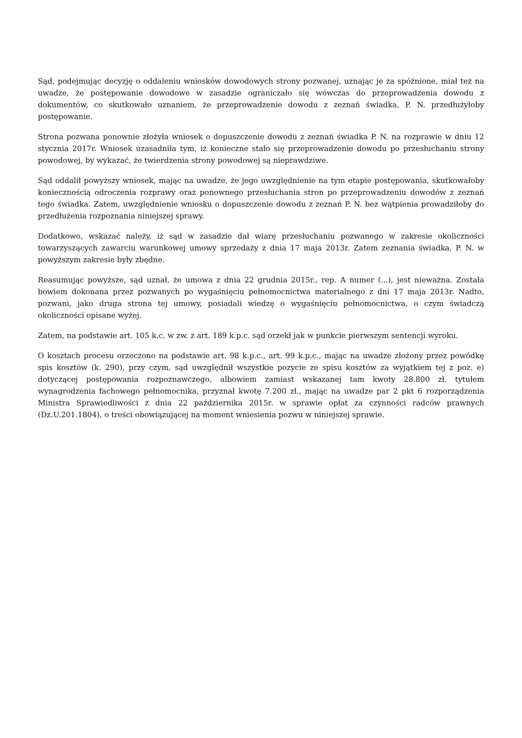Sąd, podejmując decyzję o oddaleniu wniosków dowodowych strony pozwanej, uznając je za spóźnione, miał też na uwadze, że postępowanie dowodowe w zasadzie ograniczało się wówczas do przeprowadzenia dowodu z dokumentów, co skutkowało uznaniem, że przeprowadzenie dowodu z zeznań świadka, P. N. przedłużyłoby postępowanie.
Strona pozwana ponownie złożyła wniosek o dopuszczenie dowodu z zeznań świadka P. N. na rozprawie w dniu 12 stycznia 2017r. Wniosek uzasadniła tym, iż konieczne stało się przeprowadzenie dowodu po przesłuchaniu strony powodowej, by wykazać, że twierdzenia strony powodowej są nieprawdziwe.
Sąd oddalił powyższy wniosek, mając na uwadze, że jego uwzględnienie na tym etapie postępowania, skutkowałoby koniecznością odroczenia rozprawy oraz ponownego przesłuchania stron po przeprowadzeniu dowodów z zeznań tego świadka. Zatem, uwzględnienie wniosku o dopuszczenie dowodu z zeznań P. N. bez wątpienia prowadziłoby do przedłużenia rozpoznania niniejszej sprawy.
Dodatkowo, wskazać należy, iż sąd w zasadzie dał wiarę przesłuchaniu pozwanego w zakresie okoliczności towarzyszących zawarciu warunkowej umowy sprzedaży z dnia 17 maja 2013r. Zatem zeznania świadka, P. N. w powyższym zakresie były zbędne.
Reasumując powyższe, sąd uznał, że umowa z dnia 22 grudnia 2015r., rep. A numer (...), jest nieważna. Została bowiem dokonana przez pozwanych po wygaśnięciu pełnomocnictwa materialnego z dni 17 maja 2013r. Nadto, pozwani, jako druga strona tej umowy, posiadali wiedzę o wygaśnięciu pełnomocnictwa, o czym świadczą okoliczności opisane wyżej.
Zatem, na podstawie art. 105 k.c. w zw. z art. 189 k.p.c. sąd orzekł jak w punkcie pierwszym sentencji wyroku.
O kosztach procesu orzeczono na podstawie art. 98 k.p.c., art. 99 k.p.c., mając na uwadze złożony przez powódkę spis kosztów (k. 290), przy czym, sąd uwzględnił wszystkie pozycie ze spisu kosztów za wyjątkiem tej z poz. e) dotyczącej postępowania rozpoznawczego, albowiem zamiast wskazanej tam kwoty 28.800 zł. tytułem wynagrodzenia fachowego pełnomocnika, przyznał kwotę 7.200 zł., mając na uwadze par 2 pkt 6 rozporządzenia Ministra Sprawiedliwości z dnia 22 października 2015r. w sprawie opłat za czynności radców prawnych (Dz.U.201.1804), o treści obowiązującej na moment wniesienia pozwu w niniejszej sprawie.